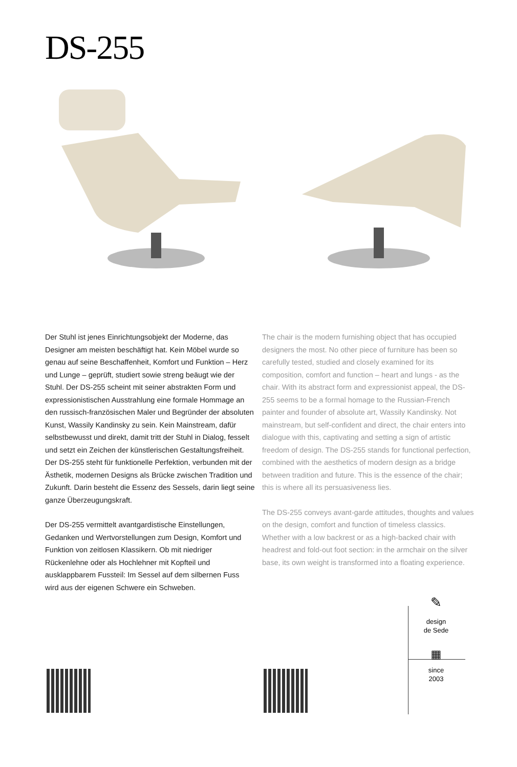DS-255
Der Stuhl ist jenes Einrichtungsobjekt der Moderne, das Designer am meisten beschäftigt hat. Kein Möbel wurde so genau auf seine Beschaffenheit, Komfort und Funktion – Herz und Lunge – geprüft, studiert sowie streng beäugt wie der Stuhl. Der DS-255 scheint mit seiner abstrakten Form und expressionistischen Ausstrahlung eine formale Hommage an den russisch-französischen Maler und Begründer der absoluten Kunst, Wassily Kandinsky zu sein. Kein Mainstream, dafür selbstbewusst und direkt, damit tritt der Stuhl in Dialog, fesselt und setzt ein Zeichen der künstlerischen Gestaltungsfreiheit. Der DS-255 steht für funktionelle Perfektion, verbunden mit der Ästhetik, modernen Designs als Brücke zwischen Tradition und Zukunft. Darin besteht die Essenz des Sessels, darin liegt seine ganze Überzeugungskraft.
Der DS-255 vermittelt avantgardistische Einstellungen, Gedanken und Wertvorstellungen zum Design, Komfort und Funktion von zeitlosen Klassikern. Ob mit niedriger Rückenlehne oder als Hochlehner mit Kopfteil und ausklappbarem Fussteil: Im Sessel auf dem silbernen Fuss wird aus der eigenen Schwere ein Schweben.
The chair is the modern furnishing object that has occupied designers the most. No other piece of furniture has been so carefully tested, studied and closely examined for its composition, comfort and function – heart and lungs - as the chair. With its abstract form and expressionist appeal, the DS-255 seems to be a formal homage to the Russian-French painter and founder of absolute art, Wassily Kandinsky. Not mainstream, but self-confident and direct, the chair enters into dialogue with this, captivating and setting a sign of artistic freedom of design. The DS-255 stands for functional perfection, combined with the aesthetics of modern design as a bridge between tradition and future. This is the essence of the chair; this is where all its persuasiveness lies.
The DS-255 conveys avant-garde attitudes, thoughts and values on the design, comfort and function of timeless classics. Whether with a low backrest or as a high-backed chair with headrest and fold-out foot section: in the armchair on the silver base, its own weight is transformed into a floating experience.
✎
design
de Sede
▦
since
2003